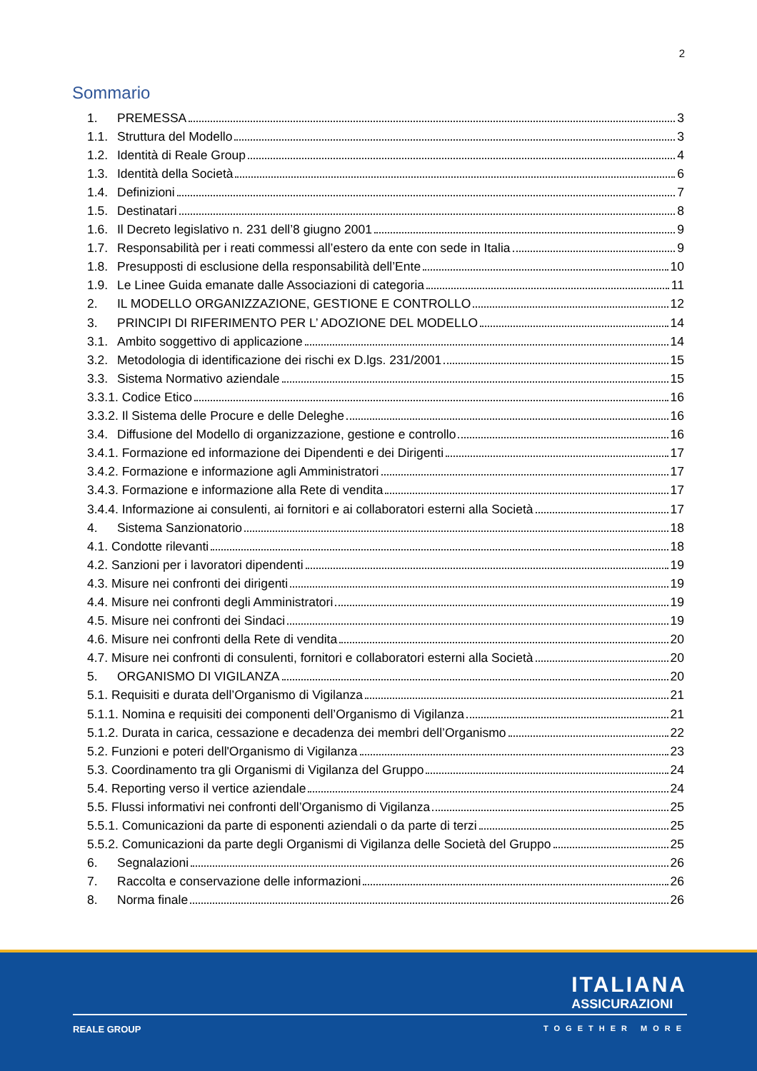2
Sommario
1. PREMESSA 3
1.1. Struttura del Modello 3
1.2. Identità di Reale Group 4
1.3. Identità della Società 6
1.4. Definizioni 7
1.5. Destinatari 8
1.6. Il Decreto legislativo n. 231 dell’8 giugno 2001 9
1.7. Responsabilità per i reati commessi all’estero da ente con sede in Italia 9
1.8. Presupposti di esclusione della responsabilità dell’Ente 10
1.9. Le Linee Guida emanate dalle Associazioni di categoria 11
2. IL MODELLO ORGANIZZAZIONE, GESTIONE E CONTROLLO 12
3. PRINCIPI DI RIFERIMENTO PER L’ ADOZIONE DEL MODELLO 14
3.1. Ambito soggettivo di applicazione 14
3.2. Metodologia di identificazione dei rischi ex D.lgs. 231/2001 15
3.3. Sistema Normativo aziendale 15
3.3.1. Codice Etico 16
3.3.2. Il Sistema delle Procure e delle Deleghe 16
3.4. Diffusione del Modello di organizzazione, gestione e controllo 16
3.4.1. Formazione ed informazione dei Dipendenti e dei Dirigenti 17
3.4.2. Formazione e informazione agli Amministratori 17
3.4.3. Formazione e informazione alla Rete di vendita 17
3.4.4. Informazione ai consulenti, ai fornitori e ai collaboratori esterni alla Società 17
4. Sistema Sanzionatorio 18
4.1. Condotte rilevanti 18
4.2. Sanzioni per i lavoratori dipendenti 19
4.3. Misure nei confronti dei dirigenti 19
4.4. Misure nei confronti degli Amministratori 19
4.5. Misure nei confronti dei Sindaci 19
4.6. Misure nei confronti della Rete di vendita 20
4.7. Misure nei confronti di consulenti, fornitori e collaboratori esterni alla Società 20
5. ORGANISMO DI VIGILANZA 20
5.1. Requisiti e durata dell’Organismo di Vigilanza 21
5.1.1. Nomina e requisiti dei componenti dell’Organismo di Vigilanza 21
5.1.2. Durata in carica, cessazione e decadenza dei membri dell’Organismo 22
5.2. Funzioni e poteri dell'Organismo di Vigilanza 23
5.3. Coordinamento tra gli Organismi di Vigilanza del Gruppo 24
5.4. Reporting verso il vertice aziendale 24
5.5. Flussi informativi nei confronti dell’Organismo di Vigilanza 25
5.5.1. Comunicazioni da parte di esponenti aziendali o da parte di terzi 25
5.5.2. Comunicazioni da parte degli Organismi di Vigilanza delle Società del Gruppo 25
6. Segnalazioni 26
7. Raccolta e conservazione delle informazioni 26
8. Norma finale 26
ITALIANA
ASSICURAZIONI
REALE GROUP TOGETHER MORE